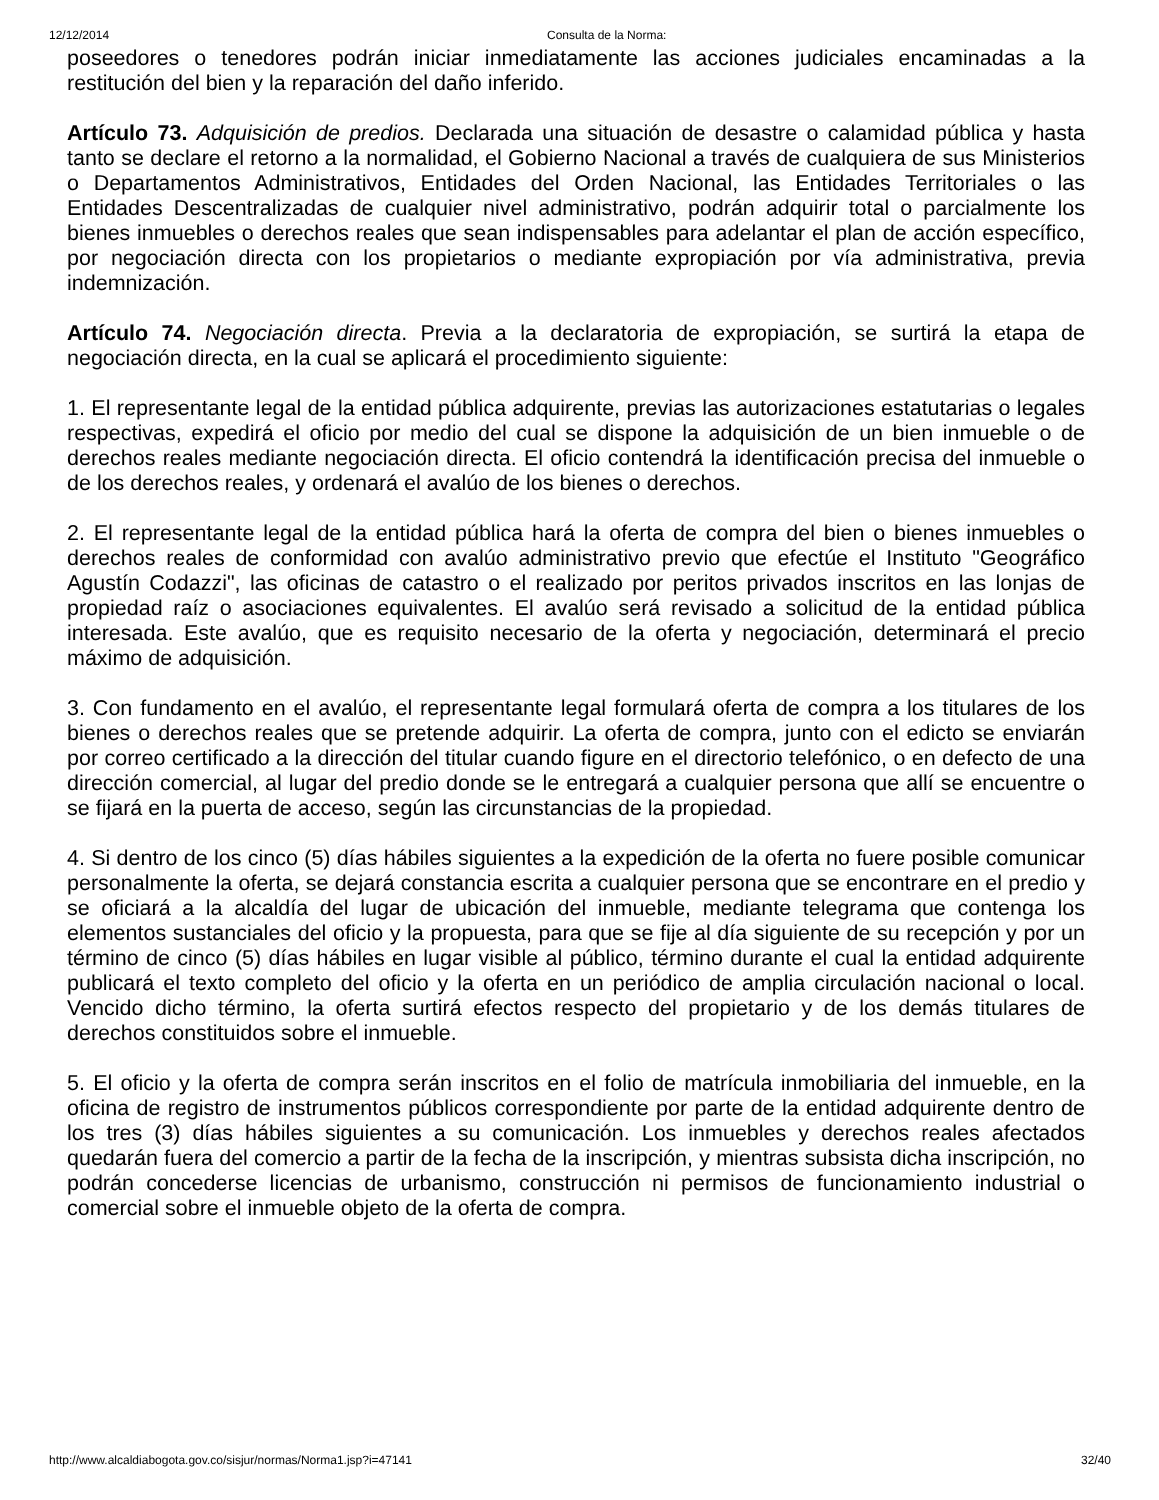12/12/2014 Consulta de la Norma:
poseedores o tenedores podrán iniciar inmediatamente las acciones judiciales encaminadas a la restitución del bien y la reparación del daño inferido.
Artículo 73. Adquisición de predios. Declarada una situación de desastre o calamidad pública y hasta tanto se declare el retorno a la normalidad, el Gobierno Nacional a través de cualquiera de sus Ministerios o Departamentos Administrativos, Entidades del Orden Nacional, las Entidades Territoriales o las Entidades Descentralizadas de cualquier nivel administrativo, podrán adquirir total o parcialmente los bienes inmuebles o derechos reales que sean indispensables para adelantar el plan de acción específico, por negociación directa con los propietarios o mediante expropiación por vía administrativa, previa indemnización.
Artículo 74. Negociación directa. Previa a la declaratoria de expropiación, se surtirá la etapa de negociación directa, en la cual se aplicará el procedimiento siguiente:
1. El representante legal de la entidad pública adquirente, previas las autorizaciones estatutarias o legales respectivas, expedirá el oficio por medio del cual se dispone la adquisición de un bien inmueble o de derechos reales mediante negociación directa. El oficio contendrá la identificación precisa del inmueble o de los derechos reales, y ordenará el avalúo de los bienes o derechos.
2. El representante legal de la entidad pública hará la oferta de compra del bien o bienes inmuebles o derechos reales de conformidad con avalúo administrativo previo que efectúe el Instituto "Geográfico Agustín Codazzi", las oficinas de catastro o el realizado por peritos privados inscritos en las lonjas de propiedad raíz o asociaciones equivalentes. El avalúo será revisado a solicitud de la entidad pública interesada. Este avalúo, que es requisito necesario de la oferta y negociación, determinará el precio máximo de adquisición.
3. Con fundamento en el avalúo, el representante legal formulará oferta de compra a los titulares de los bienes o derechos reales que se pretende adquirir. La oferta de compra, junto con el edicto se enviarán por correo certificado a la dirección del titular cuando figure en el directorio telefónico, o en defecto de una dirección comercial, al lugar del predio donde se le entregará a cualquier persona que allí se encuentre o se fijará en la puerta de acceso, según las circunstancias de la propiedad.
4. Si dentro de los cinco (5) días hábiles siguientes a la expedición de la oferta no fuere posible comunicar personalmente la oferta, se dejará constancia escrita a cualquier persona que se encontrare en el predio y se oficiará a la alcaldía del lugar de ubicación del inmueble, mediante telegrama que contenga los elementos sustanciales del oficio y la propuesta, para que se fije al día siguiente de su recepción y por un término de cinco (5) días hábiles en lugar visible al público, término durante el cual la entidad adquirente publicará el texto completo del oficio y la oferta en un periódico de amplia circulación nacional o local. Vencido dicho término, la oferta surtirá efectos respecto del propietario y de los demás titulares de derechos constituidos sobre el inmueble.
5. El oficio y la oferta de compra serán inscritos en el folio de matrícula inmobiliaria del inmueble, en la oficina de registro de instrumentos públicos correspondiente por parte de la entidad adquirente dentro de los tres (3) días hábiles siguientes a su comunicación. Los inmuebles y derechos reales afectados quedarán fuera del comercio a partir de la fecha de la inscripción, y mientras subsista dicha inscripción, no podrán concederse licencias de urbanismo, construcción ni permisos de funcionamiento industrial o comercial sobre el inmueble objeto de la oferta de compra.
http://www.alcaldiabogota.gov.co/sisjur/normas/Norma1.jsp?i=47141 32/40